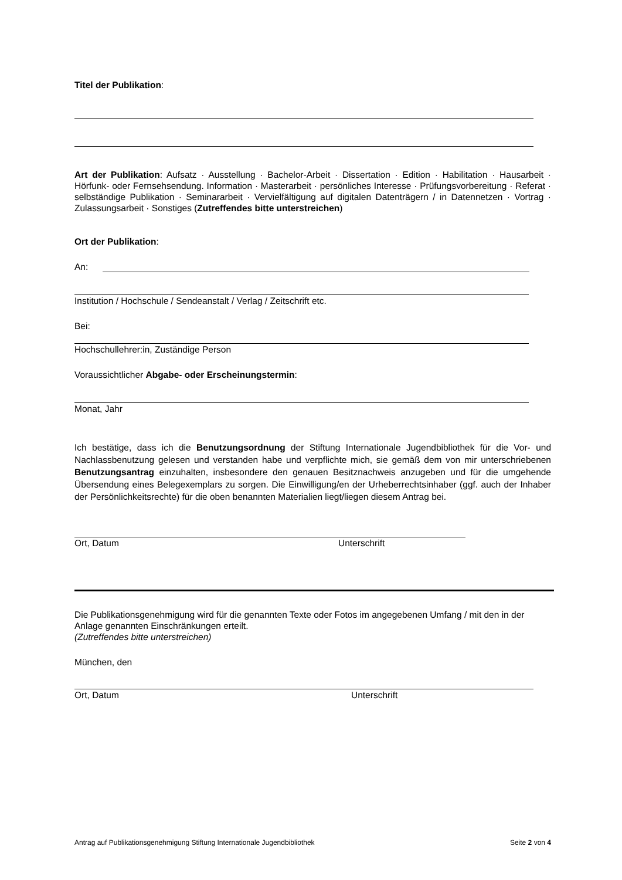Titel der Publikation:
Art der Publikation: Aufsatz · Ausstellung · Bachelor-Arbeit · Dissertation · Edition · Habilitation · Hausarbeit · Hörfunk- oder Fernsehsendung. Information · Masterarbeit · persönliches Interesse · Prüfungsvorbereitung · Referat · selbständige Publikation · Seminararbeit · Vervielfältigung auf digitalen Datenträgern / in Datennetzen · Vortrag · Zulassungsarbeit · Sonstiges (Zutreffendes bitte unterstreichen)
Ort der Publikation:
An:
Institution / Hochschule / Sendeanstalt / Verlag / Zeitschrift etc.
Bei:
Hochschullehrer:in, Zuständige Person
Voraussichtlicher Abgabe- oder Erscheinungstermin:
Monat, Jahr
Ich bestätige, dass ich die Benutzungsordnung der Stiftung Internationale Jugendbibliothek für die Vor- und Nachlassbenutzung gelesen und verstanden habe und verpflichte mich, sie gemäß dem von mir unterschriebenen Benutzungsantrag einzuhalten, insbesondere den genauen Besitznachweis anzugeben und für die umgehende Übersendung eines Belegexemplars zu sorgen. Die Einwilligung/en der Urheberrechtsinhaber (ggf. auch der Inhaber der Persönlichkeitsrechte) für die oben benannten Materialien liegt/liegen diesem Antrag bei.
Ort, Datum Unterschrift
Die Publikationsgenehmigung wird für die genannten Texte oder Fotos im angegebenen Umfang / mit den in der Anlage genannten Einschränkungen erteilt.
(Zutreffendes bitte unterstreichen)
München, den
Ort, Datum Unterschrift
Antrag auf Publikationsgenehmigung Stiftung Internationale Jugendbibliothek Seite 2 von 4